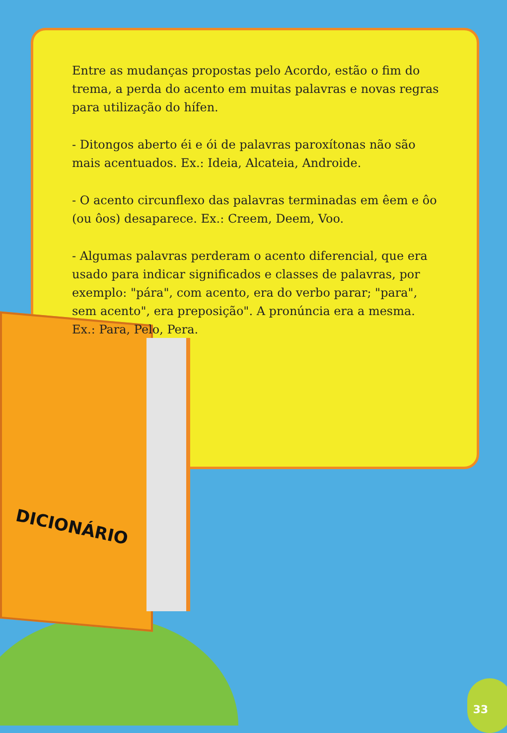DICIONÁRIO
Entre as mudanças propostas pelo Acordo, estão o fim do trema, a perda do acento em muitas palavras e novas regras para utilização do hífen.
- Ditongos aberto éi e ói de palavras paroxítonas não são mais acentuados. Ex.: Ideia, Alcateia, Androide.
- O acento circunflexo das palavras terminadas em êem e ôo (ou ôos) desaparece. Ex.: Creem, Deem, Voo.
- Algumas palavras perderam o acento diferencial, que era usado para indicar significados e classes de palavras, por exemplo: "pára", com acento, era do verbo parar; "para", sem acento", era preposição". A pronúncia era a mesma. Ex.: Para, Pelo, Pera.
33